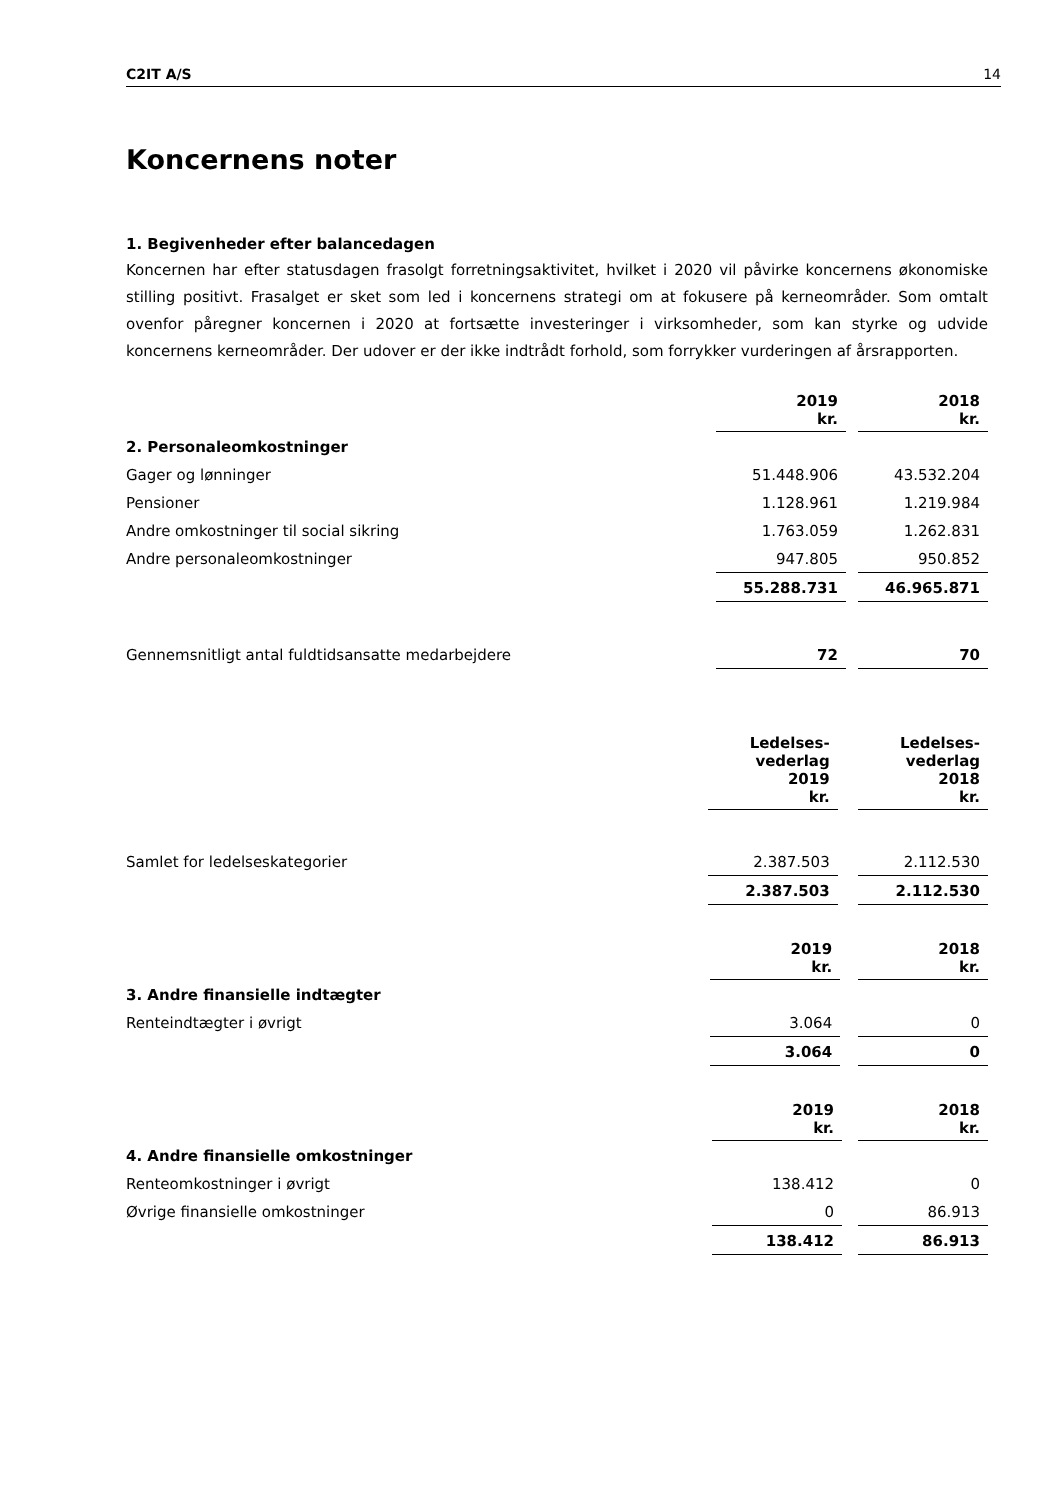C2IT A/S 14
Koncernens noter
1. Begivenheder efter balancedagen
Koncernen har efter statusdagen frasolgt forretningsaktivitet, hvilket i 2020 vil påvirke koncernens økonomiske stilling positivt. Frasalget er sket som led i koncernens strategi om at fokusere på kerneområder. Som omtalt ovenfor påregner koncernen i 2020 at fortsætte investeringer i virksomheder, som kan styrke og udvide koncernens kerneområder. Der udover er der ikke indtrådt forhold, som forrykker vurderingen af årsrapporten.
| | 2019 kr. | | 2018 kr. |
| --- | --- | --- | --- |
| 2. Personaleomkostninger | | | |
| Gager og lønninger | 51.448.906 | | 43.532.204 |
| Pensioner | 1.128.961 | | 1.219.984 |
| Andre omkostninger til social sikring | 1.763.059 | | 1.262.831 |
| Andre personaleomkostninger | 947.805 | | 950.852 |
| | 55.288.731 | | 46.965.871 |
| Gennemsnitligt antal fuldtidsansatte medarbejdere | 72 | | 70 |
| | Ledelses- vederlag 2019 kr. | | Ledelses- vederlag 2018 kr. |
| --- | --- | --- | --- |
| Samlet for ledelseskategorier | 2.387.503 | | 2.112.530 |
| | 2.387.503 | | 2.112.530 |
| | 2019 kr. | | 2018 kr. |
| --- | --- | --- | --- |
| 3. Andre finansielle indtægter | | | |
| Renteindtægter i øvrigt | 3.064 | | 0 |
| | 3.064 | | 0 |
| | 2019 kr. | | 2018 kr. |
| --- | --- | --- | --- |
| 4. Andre finansielle omkostninger | | | |
| Renteomkostninger i øvrigt | 138.412 | | 0 |
| Øvrige finansielle omkostninger | 0 | | 86.913 |
| | 138.412 | | 86.913 |